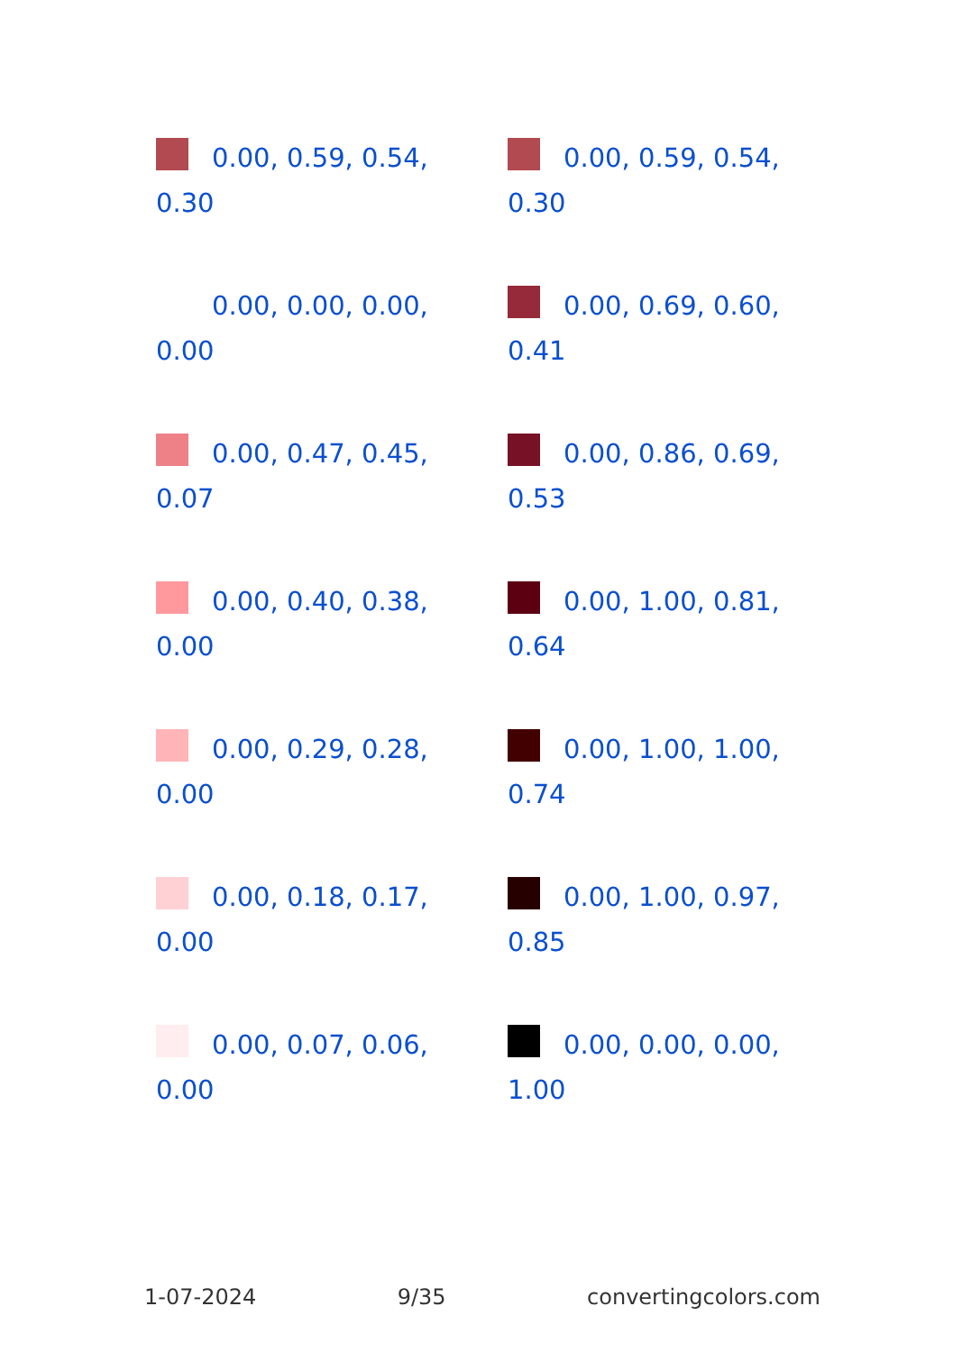0.00, 0.59, 0.54,
0.30
0.00, 0.59, 0.54,
0.30
0.00, 0.00, 0.00,
0.00
0.00, 0.69, 0.60,
0.41
0.00, 0.47, 0.45,
0.07
0.00, 0.86, 0.69,
0.53
0.00, 0.40, 0.38,
0.00
0.00, 1.00, 0.81,
0.64
0.00, 0.29, 0.28,
0.00
0.00, 1.00, 1.00,
0.74
0.00, 0.18, 0.17,
0.00
0.00, 1.00, 0.97,
0.85
0.00, 0.07, 0.06,
0.00
0.00, 0.00, 0.00,
1.00
1-07-2024 9/35 convertingcolors.com